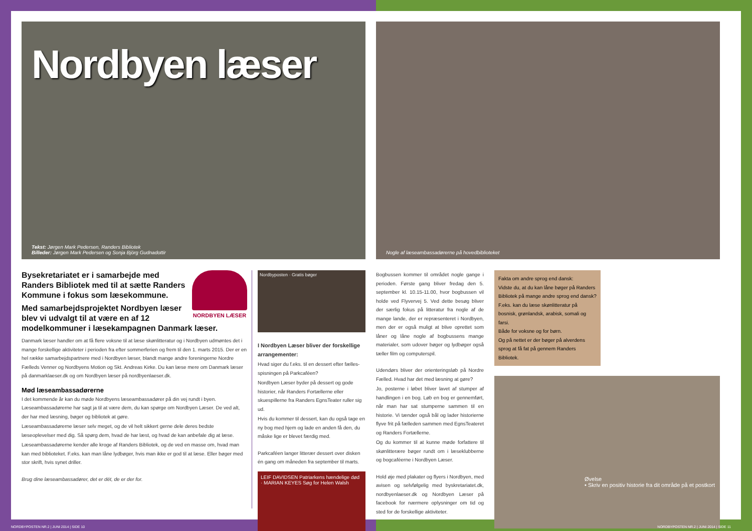Nordbyen læser
Tekst: Jørgen Mark Pedersen, Randers Bibliotek
Billeder: Jørgen Mark Pedersen og Sonja Björg Gudnadottir
NORDBYEN LÆSER
Bysekretariatet er i samarbejde med Randers Bibliotek med til at sætte Randers Kommune i fokus som læsekommune.
Med samarbejdsprojektet Nordbyen læser blev vi udvalgt til at være en af 12 modelkommuner i læsekampagnen Danmark læser.
Danmark læser handler om at få flere voksne til at læse skønlitteratur og i Nordbyen udmøntes det i mange forskellige aktiviteter i perioden fra efter sommerferien og frem til den 1. marts 2015. Der er en hel række samarbejdspartnere med i Nordbyen læser, blandt mange andre foreningerne Nordre Fælleds Venner og Nordbyens Motion og Skt. Andreas Kirke. Du kan læse mere om Danmark læser på danmarklaeser.dk og om Nordbyen læser på nordbyenlaeser.dk.
Mød læseambassadørerne
I det kommende år kan du møde Nordbyens læseambassadører på din vej rundt i byen. Læseambassadørerne har sagt ja til at være dem, du kan spørge om Nordbyen Læser. De ved alt, der har med læsning, bøger og bibliotek at gøre.
Læseambassadørerne læser selv meget, og de vil helt sikkert gerne dele deres bedste læseoplevelser med dig. Så spørg dem, hvad de har læst, og hvad de kan anbefale dig at læse.
Læseambassadørerne kender alle kroge af Randers Bibliotek, og de ved en masse om, hvad man kan med biblioteket. F.eks. kan man låne lydbøger, hvis man ikke er god til at læse. Eller bøger med stor skrift, hvis synet driller.
Brug dine læseambassadører, det er dét, de er der for.
Nordbyposten · Gratis bøger
I Nordbyen Læser bliver der forskellige arrangementer:
Hvad siger du f.eks. til en dessert efter fælles-spisningen på Parkcaféen?
Nordbyen Læser byder på dessert og gode historier, når Randers Fortællerne eller skuespillerne fra Randers EgnsTeater ruller sig ud.
Hvis du kommer til dessert, kan du også tage en ny bog med hjem og lade en anden få den, du måske lige er blevet færdig med.
Parkcaféen langer litterær dessert over disken én gang om måneden fra september til marts.
LEIF DAVIDSEN Patriarkens hændelige død · MARIAN KEYES Søg for Helen Walsh
NORDBYPOSTEN NR.2 | JUNI 2014 | SIDE 10
Nogle af læseambassadørerne på hovedbiblioteket
Bogbussen kommer til området nogle gange i perioden. Første gang bliver fredag den 5. september kl. 10.15-11.00, hvor bogbussen vil holde ved Flyvervej 5. Ved dette besøg bliver der særlig fokus på litteratur fra nogle af de mange lande, der er repræsenteret i Nordbyen, men der er også muligt at blive oprettet som låner og låne nogle af bogbussens mange materialer, som udover bøger og lydbøger også tæller film og computerspil.
Udendørs bliver der orienteringsløb på Nordre Fælled. Hvad har det med læsning at gøre?
Jo, posterne i løbet bliver lavet af stumper af handlingen i en bog. Løb en bog er gennemført, når man har sat stumperne sammen til en historie. Vi tænder også bål og lader historierne flyve frit på fælleden sammen med EgnsTeateret og Randers Fortællerne.
Og du kommer til at kunne møde forfattere til skønlitterære bøger rundt om i læseklubberne og bogcaféerne i Nordbyen Læser.
Hold øje med plakater og flyers i Nordbyen, med avisen og selvfølgelig med byskretariatet.dk, nordbyenlaeser.dk og Nordbyen Læser på facebook for nærmere oplysninger om tid og sted for de forskellige aktiviteter.
Fakta om andre sprog end dansk:
Vidste du, at du kan låne bøger på Randers Bibliotek på mange andre sprog end dansk? F.eks. kan du læse skønlitteratur på bosnisk, grønlandsk, arabisk, somali og farsi.
Både for voksne og for børn.
Og på nettet er der bøger på alverdens sprog at få fat på gennem Randers Bibliotek.
Øvelse
• Skriv en positiv historie fra dit område på et postkort
NORDBYPOSTEN NR.2 | JUNI 2014 | SIDE 11